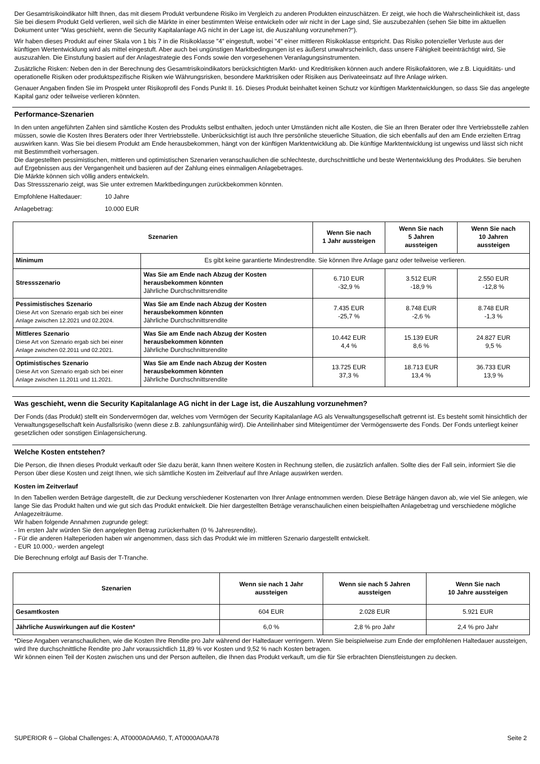Der Gesamtrisikoindikator hilft Ihnen, das mit diesem Produkt verbundene Risiko im Vergleich zu anderen Produkten einzuschätzen. Er zeigt, wie hoch die Wahrscheinlichkeit ist, dass Sie bei diesem Produkt Geld verlieren, weil sich die Märkte in einer bestimmten Weise entwickeln oder wir nicht in der Lage sind, Sie auszubezahlen (sehen Sie bitte im aktuellen Dokument unter “Was geschieht, wenn die Security Kapitalanlage AG nicht in der Lage ist, die Auszahlung vorzunehmen?“).
Wir haben dieses Produkt auf einer Skala von 1 bis 7 in die Risikoklasse "4" eingestuft, wobei "4" einer mittleren Risikoklasse entspricht. Das Risiko potenzieller Verluste aus der künftigen Wertentwicklung wird als mittel eingestuft. Aber auch bei ungünstigen Marktbedingungen ist es äußerst unwahrscheinlich, dass unsere Fähigkeit beeinträchtigt wird, Sie auszuzahlen. Die Einstufung basiert auf der Anlagestrategie des Fonds sowie den vorgesehenen Veranlagungsinstrumenten.
Zusätzliche Risken: Neben den in der Berechnung des Gesamtrisikoindikators berücksichtigten Markt- und Kreditrisiken können auch andere Risikofaktoren, wie z.B. Liquiditäts- und operationelle Risiken oder produktspezifische Risiken wie Währungsrisken, besondere Marktrisiken oder Risiken aus Derivateeinsatz auf Ihre Anlage wirken.
Genauer Angaben finden Sie im Prospekt unter Risikoprofil des Fonds Punkt II. 16. Dieses Produkt beinhaltet keinen Schutz vor künftigen Marktentwicklungen, so dass Sie das angelegte Kapital ganz oder teilweise verlieren könnten.
Performance-Szenarien
In den unten angeführten Zahlen sind sämtliche Kosten des Produkts selbst enthalten, jedoch unter Umständen nicht alle Kosten, die Sie an Ihren Berater oder Ihre Vertriebsstelle zahlen müssen, sowie die Kosten Ihres Beraters oder Ihrer Vertriebsstelle. Unberücksichtigt ist auch Ihre persönliche steuerliche Situation, die sich ebenfalls auf den am Ende erzielten Ertrag auswirken kann. Was Sie bei diesem Produkt am Ende herausbekommen, hängt von der künftigen Marktentwicklung ab. Die künftige Marktentwicklung ist ungewiss und lässt sich nicht mit Bestimmtheit vorhersagen.
Die dargestellten pessimistischen, mittleren und optimistischen Szenarien veranschaulichen die schlechteste, durchschnittliche und beste Wertentwicklung des Produktes. Sie beruhen auf Ergebnissen aus der Vergangenheit und basieren auf der Zahlung eines einmaligen Anlagebetrages.
Die Märkte können sich völlig anders entwickeln.
Das Stressszenario zeigt, was Sie unter extremen Marktbedingungen zurückbekommen könnten.
| Empfohlene Haltedauer: | 10 Jahre |
| Anlagebetrag: | 10.000 EUR |
| Szenarien | | Wenn Sie nach 1 Jahr aussteigen | Wenn Sie nach 5 Jahren aussteigen | Wenn Sie nach 10 Jahren aussteigen |
| --- | --- | --- | --- | --- |
| Minimum | Es gibt keine garantierte Mindestrendite. Sie können Ihre Anlage ganz oder teilweise verlieren. | | | |
| Stressszenario | Was Sie am Ende nach Abzug der Kosten herausbekommen könnten Jährliche Durchschnittsrendite | 6.710 EUR -32,9 % | 3.512 EUR -18,9 % | 2.550 EUR -12,8 % |
| Pessimistisches Szenario Diese Art von Szenario ergab sich bei einer Anlage zwischen 12.2021 und 02.2024. | Was Sie am Ende nach Abzug der Kosten herausbekommen könnten Jährliche Durchschnittsrendite | 7.435 EUR -25,7 % | 8.748 EUR -2,6 % | 8.748 EUR -1,3 % |
| Mittleres Szenario Diese Art von Szenario ergab sich bei einer Anlage zwischen 02.2011 und 02.2021. | Was Sie am Ende nach Abzug der Kosten herausbekommen könnten Jährliche Durchschnittsrendite | 10.442 EUR 4,4 % | 15.139 EUR 8,6 % | 24.827 EUR 9,5 % |
| Optimistisches Szenario Diese Art von Szenario ergab sich bei einer Anlage zwischen 11.2011 und 11.2021. | Was Sie am Ende nach Abzug der Kosten herausbekommen könnten Jährliche Durchschnittsrendite | 13.725 EUR 37,3 % | 18.713 EUR 13,4 % | 36.733 EUR 13,9 % |
Was geschieht, wenn die Security Kapitalanlage AG nicht in der Lage ist, die Auszahlung vorzunehmen?
Der Fonds (das Produkt) stellt ein Sondervermögen dar, welches vom Vermögen der Security Kapitalanlage AG als Verwaltungsgesellschaft getrennt ist. Es besteht somit hinsichtlich der Verwaltungsgesellschaft kein Ausfallsrisiko (wenn diese z.B. zahlungsunfähig wird). Die Anteilinhaber sind Miteigentümer der Vermögenswerte des Fonds. Der Fonds unterliegt keiner gesetzlichen oder sonstigen Einlagensicherung.
Welche Kosten entstehen?
Die Person, die Ihnen dieses Produkt verkauft oder Sie dazu berät, kann Ihnen weitere Kosten in Rechnung stellen, die zusätzlich anfallen. Sollte dies der Fall sein, informiert Sie die Person über diese Kosten und zeigt Ihnen, wie sich sämtliche Kosten im Zeitverlauf auf Ihre Anlage auswirken werden.
Kosten im Zeitverlauf
In den Tabellen werden Beträge dargestellt, die zur Deckung verschiedener Kostenarten von Ihrer Anlage entnommen werden. Diese Beträge hängen davon ab, wie viel Sie anlegen, wie lange Sie das Produkt halten und wie gut sich das Produkt entwickelt. Die hier dargestellten Beträge veranschaulichen einen beispielhaften Anlagebetrag und verschiedene mögliche Anlagezeiträume.
Wir haben folgende Annahmen zugrunde gelegt:
- Im ersten Jahr würden Sie den angelegten Betrag zurückerhalten (0 % Jahresrendite).
- Für die anderen Halteperioden haben wir angenommen, dass sich das Produkt wie im mittleren Szenario dargestellt entwickelt.
- EUR 10.000,- werden angelegt
Die Berechnung erfolgt auf Basis der T-Tranche.
| Szenarien | Wenn sie nach 1 Jahr aussteigen | Wenn sie nach 5 Jahren aussteigen | Wenn Sie nach 10 Jahre aussteigen |
| --- | --- | --- | --- |
| Gesamtkosten | 604 EUR | 2.028 EUR | 5.921 EUR |
| Jährliche Auswirkungen auf die Kosten* | 6,0 % | 2,8 % pro Jahr | 2,4 % pro Jahr |
*Diese Angaben veranschaulichen, wie die Kosten Ihre Rendite pro Jahr während der Haltedauer verringern. Wenn Sie beispielweise zum Ende der empfohlenen Haltedauer aussteigen, wird Ihre durchschnittliche Rendite pro Jahr voraussichtlich 11,89 % vor Kosten und 9,52 % nach Kosten betragen.
Wir können einen Teil der Kosten zwischen uns und der Person aufteilen, die Ihnen das Produkt verkauft, um die für Sie erbrachten Dienstleistungen zu decken.
SUPERIOR 6 – Global Challenges: A, AT0000A0AA60, T, AT0000A0AA78 Seite 2